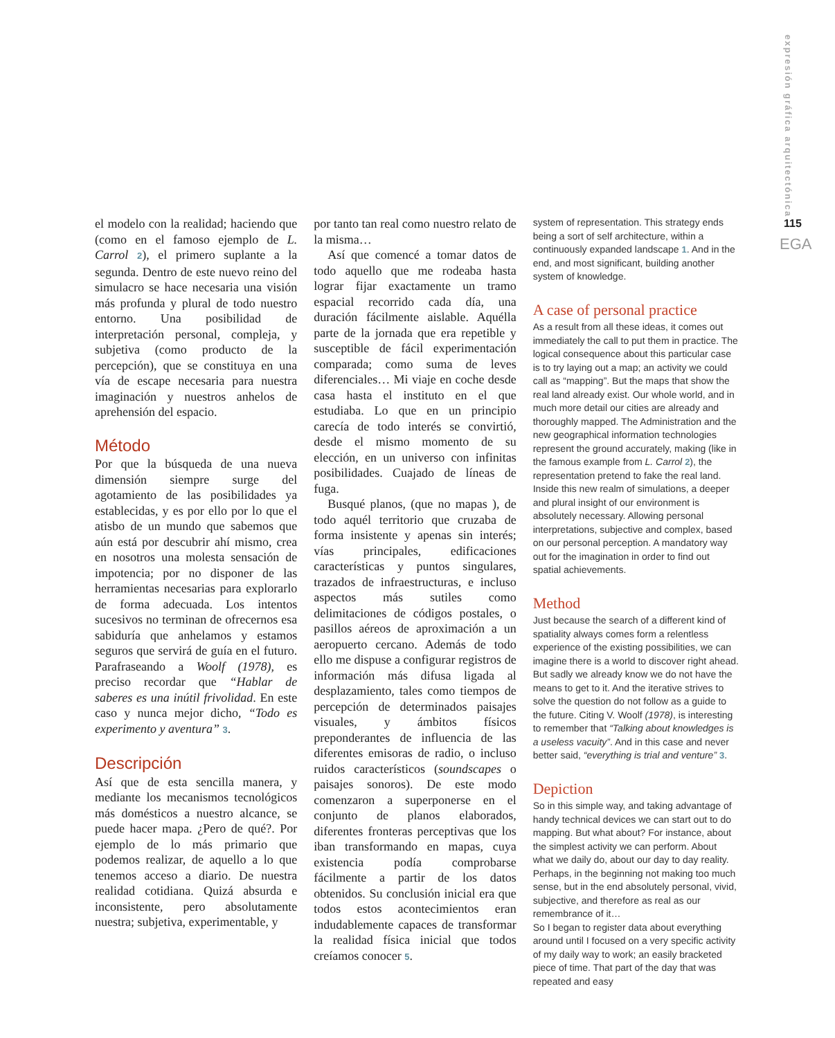expresión gráfica arquitectónica
115
EGA
el modelo con la realidad; haciendo que (como en el famoso ejemplo de L. Carrol 2), el primero suplante a la segunda. Dentro de este nuevo reino del simulacro se hace necesaria una visión más profunda y plural de todo nuestro entorno. Una posibilidad de interpretación personal, compleja, y subjetiva (como producto de la percepción), que se constituya en una vía de escape necesaria para nuestra imaginación y nuestros anhelos de aprehensión del espacio.
Método
Por que la búsqueda de una nueva dimensión siempre surge del agotamiento de las posibilidades ya establecidas, y es por ello por lo que el atisbo de un mundo que sabemos que aún está por descubrir ahí mismo, crea en nosotros una molesta sensación de impotencia; por no disponer de las herramientas necesarias para explorarlo de forma adecuada. Los intentos sucesivos no terminan de ofrecernos esa sabiduría que anhelamos y estamos seguros que servirá de guía en el futuro. Parafraseando a Woolf (1978), es preciso recordar que “Hablar de saberes es una inútil frivolidad. En este caso y nunca mejor dicho, “Todo es experimento y aventura” 3.
Descripción
Así que de esta sencilla manera, y mediante los mecanismos tecnológicos más domésticos a nuestro alcance, se puede hacer mapa. ¿Pero de qué?. Por ejemplo de lo más primario que podemos realizar, de aquello a lo que tenemos acceso a diario. De nuestra realidad cotidiana. Quizá absurda e inconsistente, pero absolutamente nuestra; subjetiva, experimentable, y
por tanto tan real como nuestro relato de la misma…
Así que comencé a tomar datos de todo aquello que me rodeaba hasta lograr fijar exactamente un tramo espacial recorrido cada día, una duración fácilmente aislable. Aquélla parte de la jornada que era repetible y susceptible de fácil experimentación comparada; como suma de leves diferenciales… Mi viaje en coche desde casa hasta el instituto en el que estudiaba. Lo que en un principio carecía de todo interés se convirtió, desde el mismo momento de su elección, en un universo con infinitas posibilidades. Cuajado de líneas de fuga.
Busqué planos, (que no mapas ), de todo aquél territorio que cruzaba de forma insistente y apenas sin interés; vías principales, edificaciones características y puntos singulares, trazados de infraestructuras, e incluso aspectos más sutiles como delimitaciones de códigos postales, o pasillos aéreos de aproximación a un aeropuerto cercano. Además de todo ello me dispuse a configurar registros de información más difusa ligada al desplazamiento, tales como tiempos de percepción de determinados paisajes visuales, y ámbitos físicos preponderantes de influencia de las diferentes emisoras de radio, o incluso ruidos característicos (soundscapes o paisajes sonoros). De este modo comenzaron a superponerse en el conjunto de planos elaborados, diferentes fronteras perceptivas que los iban transformando en mapas, cuya existencia podía comprobarse fácilmente a partir de los datos obtenidos. Su conclusión inicial era que todos estos acontecimientos eran indudablemente capaces de transformar la realidad física inicial que todos creíamos conocer 5.
system of representation. This strategy ends being a sort of self architecture, within a continuously expanded landscape 1. And in the end, and most significant, building another system of knowledge.
A case of personal practice
As a result from all these ideas, it comes out immediately the call to put them in practice. The logical consequence about this particular case is to try laying out a map; an activity we could call as “mapping”. But the maps that show the real land already exist. Our whole world, and in much more detail our cities are already and thoroughly mapped. The Administration and the new geographical information technologies represent the ground accurately, making (like in the famous example from L. Carrol 2), the representation pretend to fake the real land. Inside this new realm of simulations, a deeper and plural insight of our environment is absolutely necessary. Allowing personal interpretations, subjective and complex, based on our personal perception. A mandatory way out for the imagination in order to find out spatial achievements.
Method
Just because the search of a different kind of spatiality always comes form a relentless experience of the existing possibilities, we can imagine there is a world to discover right ahead. But sadly we already know we do not have the means to get to it. And the iterative strives to solve the question do not follow as a guide to the future. Citing V. Woolf (1978), is interesting to remember that “Talking about knowledges is a useless vacuity”. And in this case and never better said, “everything is trial and venture” 3.
Depiction
So in this simple way, and taking advantage of handy technical devices we can start out to do mapping. But what about? For instance, about the simplest activity we can perform. About what we daily do, about our day to day reality. Perhaps, in the beginning not making too much sense, but in the end absolutely personal, vivid, subjective, and therefore as real as our remembrance of it…
So I began to register data about everything around until I focused on a very specific activity of my daily way to work; an easily bracketed piece of time. That part of the day that was repeated and easy